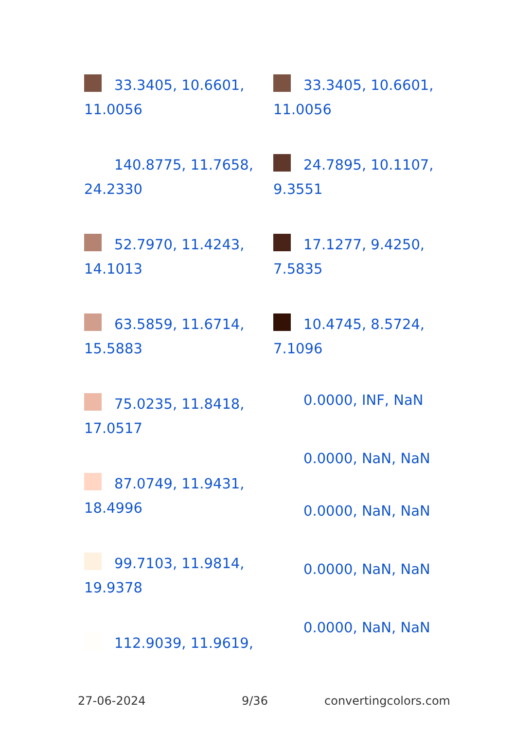33.3405, 10.6601, 11.0056
140.8775, 11.7658, 24.2330
52.7970, 11.4243, 14.1013
63.5859, 11.6714, 15.5883
75.0235, 11.8418, 17.0517
87.0749, 11.9431, 18.4996
99.7103, 11.9814, 19.9378
112.9039, 11.9619,
33.3405, 10.6601, 11.0056
24.7895, 10.1107, 9.3551
17.1277, 9.4250, 7.5835
10.4745, 8.5724, 7.1096
0.0000, INF, NaN
0.0000, NaN, NaN
0.0000, NaN, NaN
0.0000, NaN, NaN
0.0000, NaN, NaN
27-06-2024 9/36 convertingcolors.com